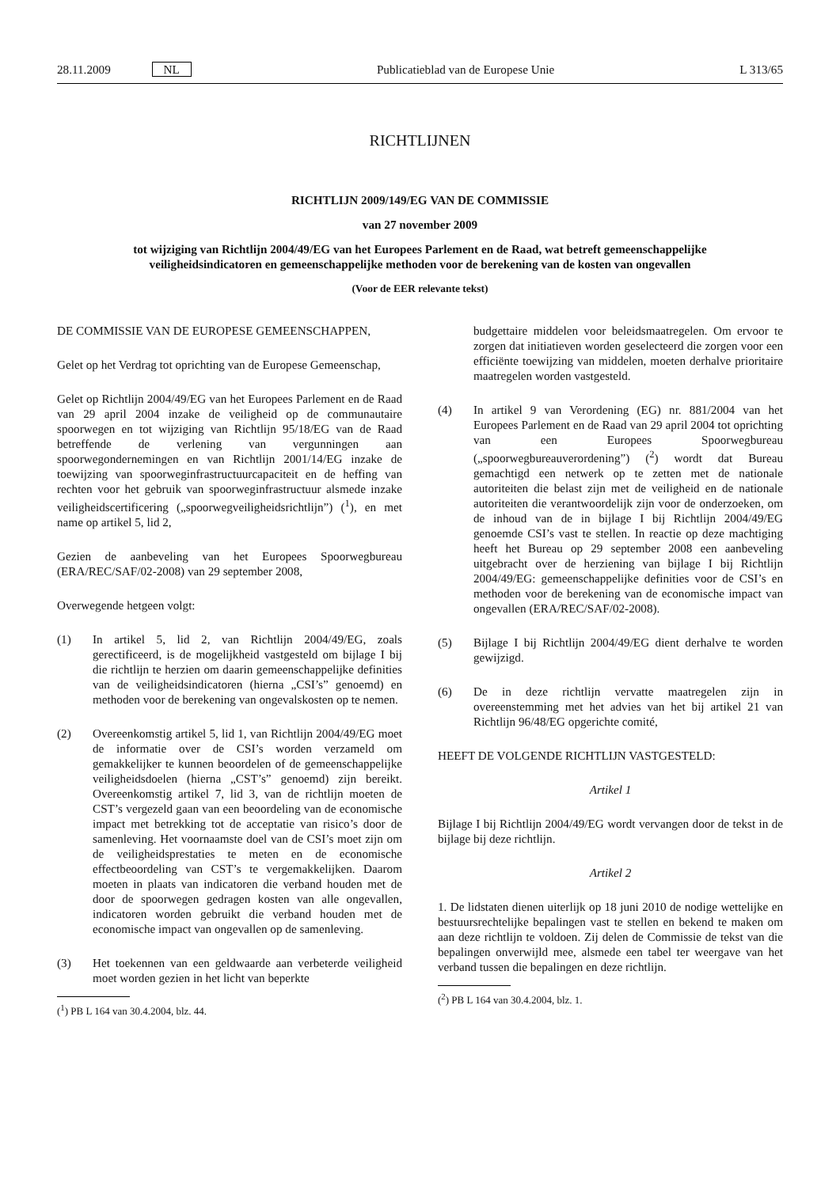28.11.2009 NL Publicatieblad van de Europese Unie L 313/65
RICHTLIJNEN
RICHTLIJN 2009/149/EG VAN DE COMMISSIE
van 27 november 2009
tot wijziging van Richtlijn 2004/49/EG van het Europees Parlement en de Raad, wat betreft gemeenschappelijke veiligheidsindicatoren en gemeenschappelijke methoden voor de berekening van de kosten van ongevallen
(Voor de EER relevante tekst)
DE COMMISSIE VAN DE EUROPESE GEMEENSCHAPPEN,
Gelet op het Verdrag tot oprichting van de Europese Gemeenschap,
Gelet op Richtlijn 2004/49/EG van het Europees Parlement en de Raad van 29 april 2004 inzake de veiligheid op de communautaire spoorwegen en tot wijziging van Richtlijn 95/18/EG van de Raad betreffende de verlening van vergunningen aan spoorwegondernemingen en van Richtlijn 2001/14/EG inzake de toewijzing van spoorweginfrastructuurcapaciteit en de heffing van rechten voor het gebruik van spoorweginfrastructuur alsmede inzake veiligheidscertificering („spoorwegveiligheidsrichtlijn”) (<sup>1</sup>), en met name op artikel 5, lid 2,
Gezien de aanbeveling van het Europees Spoorwegbureau (ERA/REC/SAF/02-2008) van 29 september 2008,
Overwegende hetgeen volgt:
(1) In artikel 5, lid 2, van Richtlijn 2004/49/EG, zoals gerectificeerd, is de mogelijkheid vastgesteld om bijlage I bij die richtlijn te herzien om daarin gemeenschappelijke definities van de veiligheidsindicatoren (hierna „CSI’s” genoemd) en methoden voor de berekening van ongevalskosten op te nemen.
(2) Overeenkomstig artikel 5, lid 1, van Richtlijn 2004/49/EG moet de informatie over de CSI’s worden verzameld om gemakkelijker te kunnen beoordelen of de gemeenschappelijke veiligheidsdoelen (hierna „CST’s” genoemd) zijn bereikt. Overeenkomstig artikel 7, lid 3, van de richtlijn moeten de CST’s vergezeld gaan van een beoordeling van de economische impact met betrekking tot de acceptatie van risico’s door de samenleving. Het voornaamste doel van de CSI’s moet zijn om de veiligheidsprestaties te meten en de economische effectbeoordeling van CST’s te vergemakkelijken. Daarom moeten in plaats van indicatoren die verband houden met de door de spoorwegen gedragen kosten van alle ongevallen, indicatoren worden gebruikt die verband houden met de economische impact van ongevallen op de samenleving.
(3) Het toekennen van een geldwaarde aan verbeterde veiligheid moet worden gezien in het licht van beperkte
(<sup>1</sup>) PB L 164 van 30.4.2004, blz. 44.
budgettaire middelen voor beleidsmaatregelen. Om ervoor te zorgen dat initiatieven worden geselecteerd die zorgen voor een efficiënte toewijzing van middelen, moeten derhalve prioritaire maatregelen worden vastgesteld.
(4) In artikel 9 van Verordening (EG) nr. 881/2004 van het Europees Parlement en de Raad van 29 april 2004 tot oprichting van een Europees Spoorwegbureau („spoorwegbureauverordening”) (<sup>2</sup>) wordt dat Bureau gemachtigd een netwerk op te zetten met de nationale autoriteiten die belast zijn met de veiligheid en de nationale autoriteiten die verantwoordelijk zijn voor de onderzoeken, om de inhoud van de in bijlage I bij Richtlijn 2004/49/EG genoemde CSI’s vast te stellen. In reactie op deze machtiging heeft het Bureau op 29 september 2008 een aanbeveling uitgebracht over de herziening van bijlage I bij Richtlijn 2004/49/EG: gemeenschappelijke definities voor de CSI’s en methoden voor de berekening van de economische impact van ongevallen (ERA/REC/SAF/02-2008).
(5) Bijlage I bij Richtlijn 2004/49/EG dient derhalve te worden gewijzigd.
(6) De in deze richtlijn vervatte maatregelen zijn in overeenstemming met het advies van het bij artikel 21 van Richtlijn 96/48/EG opgerichte comité,
HEEFT DE VOLGENDE RICHTLIJN VASTGESTELD:
Artikel 1
Bijlage I bij Richtlijn 2004/49/EG wordt vervangen door de tekst in de bijlage bij deze richtlijn.
Artikel 2
1. De lidstaten dienen uiterlijk op 18 juni 2010 de nodige wettelijke en bestuursrechtelijke bepalingen vast te stellen en bekend te maken om aan deze richtlijn te voldoen. Zij delen de Commissie de tekst van die bepalingen onverwijld mee, alsmede een tabel ter weergave van het verband tussen die bepalingen en deze richtlijn.
(<sup>2</sup>) PB L 164 van 30.4.2004, blz. 1.